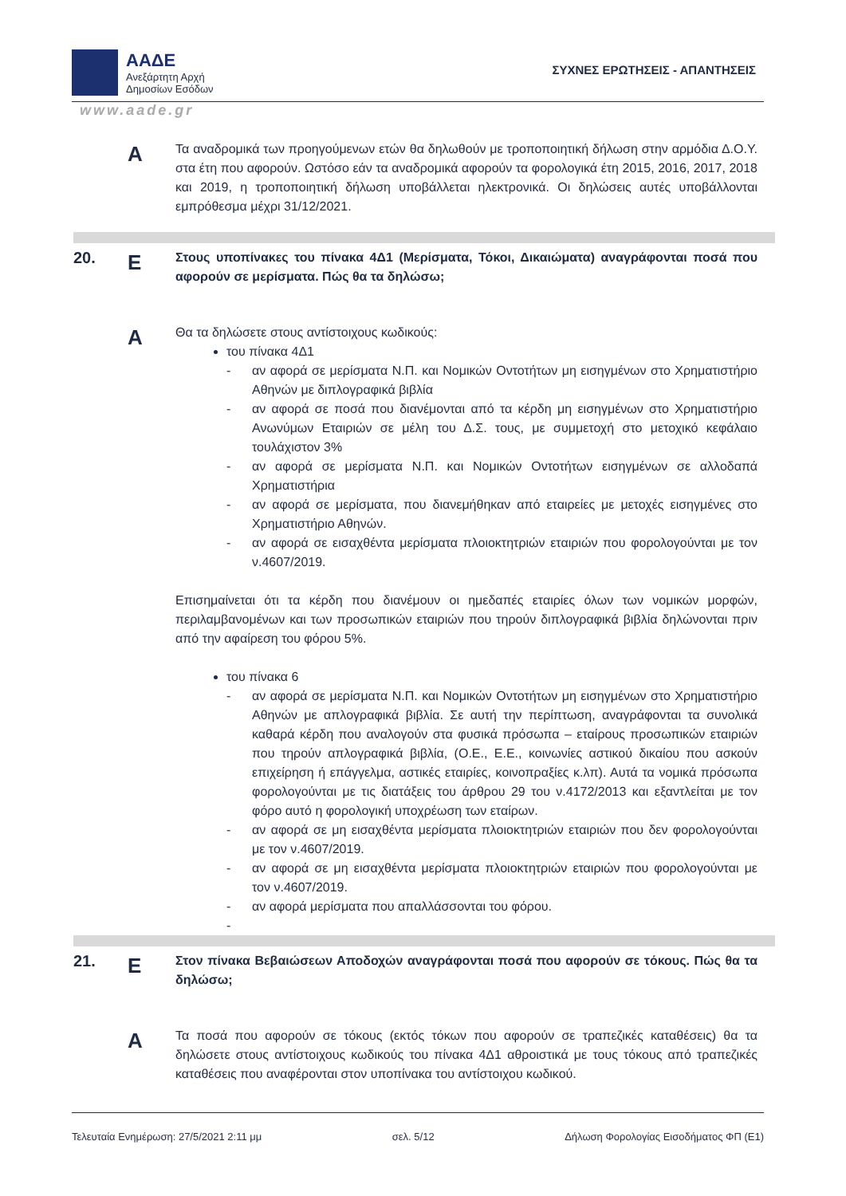ΑΑΔΕ
Ανεξάρτητη Αρχή
Δημοσίων Εσόδων
ΣΥΧΝΕΣ ΕΡΩΤΗΣΕΙΣ - ΑΠΑΝΤΗΣΕΙΣ
www.aade.gr
Α
Τα αναδρομικά των προηγούμενων ετών θα δηλωθούν με τροποποιητική δήλωση στην αρμόδια Δ.Ο.Υ. στα έτη που αφορούν. Ωστόσο εάν τα αναδρομικά αφορούν τα φορολογικά έτη 2015, 2016, 2017, 2018 και 2019, η τροποποιητική δήλωση υποβάλλεται ηλεκτρονικά. Οι δηλώσεις αυτές υποβάλλονται εμπρόθεσμα μέχρι 31/12/2021.
20.
Ε
Στους υποπίνακες του πίνακα 4Δ1 (Μερίσματα, Τόκοι, Δικαιώματα) αναγράφονται ποσά που αφορούν σε μερίσματα. Πώς θα τα δηλώσω;
Α
Θα τα δηλώσετε στους αντίστοιχους κωδικούς:
του πίνακα 4Δ1
- αν αφορά σε μερίσματα Ν.Π. και Νομικών Οντοτήτων μη εισηγμένων στο Χρηματιστήριο Αθηνών με διπλογραφικά βιβλία
- αν αφορά σε ποσά που διανέμονται από τα κέρδη μη εισηγμένων στο Χρηματιστήριο Ανωνύμων Εταιριών σε μέλη του Δ.Σ. τους, με συμμετοχή στο μετοχικό κεφάλαιο τουλάχιστον 3%
- αν αφορά σε μερίσματα Ν.Π. και Νομικών Οντοτήτων εισηγμένων σε αλλοδαπά Χρηματιστήρια
- αν αφορά σε μερίσματα, που διανεμήθηκαν από εταιρείες με μετοχές εισηγμένες στο Χρηματιστήριο Αθηνών.
- αν αφορά σε εισαχθέντα μερίσματα πλοιοκτητριών εταιριών που φορολογούνται με τον ν.4607/2019.
Επισημαίνεται ότι τα κέρδη που διανέμουν οι ημεδαπές εταιρίες όλων των νομικών μορφών, περιλαμβανομένων και των προσωπικών εταιριών που τηρούν διπλογραφικά βιβλία δηλώνονται πριν από την αφαίρεση του φόρου 5%.
του πίνακα 6
- αν αφορά σε μερίσματα Ν.Π. και Νομικών Οντοτήτων μη εισηγμένων στο Χρηματιστήριο Αθηνών με απλογραφικά βιβλία. Σε αυτή την περίπτωση, αναγράφονται τα συνολικά καθαρά κέρδη που αναλογούν στα φυσικά πρόσωπα – εταίρους προσωπικών εταιριών που τηρούν απλογραφικά βιβλία, (Ο.Ε., Ε.Ε., κοινωνίες αστικού δικαίου που ασκούν επιχείρηση ή επάγγελμα, αστικές εταιρίες, κοινοπραξίες κ.λπ). Αυτά τα νομικά πρόσωπα φορολογούνται με τις διατάξεις του άρθρου 29 του ν.4172/2013 και εξαντλείται με τον φόρο αυτό η φορολογική υποχρέωση των εταίρων.
- αν αφορά σε μη εισαχθέντα μερίσματα πλοιοκτητριών εταιριών που δεν φορολογούνται με τον ν.4607/2019.
- αν αφορά σε μη εισαχθέντα μερίσματα πλοιοκτητριών εταιριών που φορολογούνται με τον ν.4607/2019.
- αν αφορά μερίσματα που απαλλάσσονται του φόρου.
-
21.
Ε
Στον πίνακα Βεβαιώσεων Αποδοχών αναγράφονται ποσά που αφορούν σε τόκους. Πώς θα τα δηλώσω;
Α
Τα ποσά που αφορούν σε τόκους (εκτός τόκων που αφορούν σε τραπεζικές καταθέσεις) θα τα δηλώσετε στους αντίστοιχους κωδικούς του πίνακα 4Δ1 αθροιστικά με τους τόκους από τραπεζικές καταθέσεις που αναφέρονται στον υποπίνακα του αντίστοιχου κωδικού.
Τελευταία Ενημέρωση: 27/5/2021 2:11 μμ σελ. 5/12 Δήλωση Φορολογίας Εισοδήματος ΦΠ (Ε1)